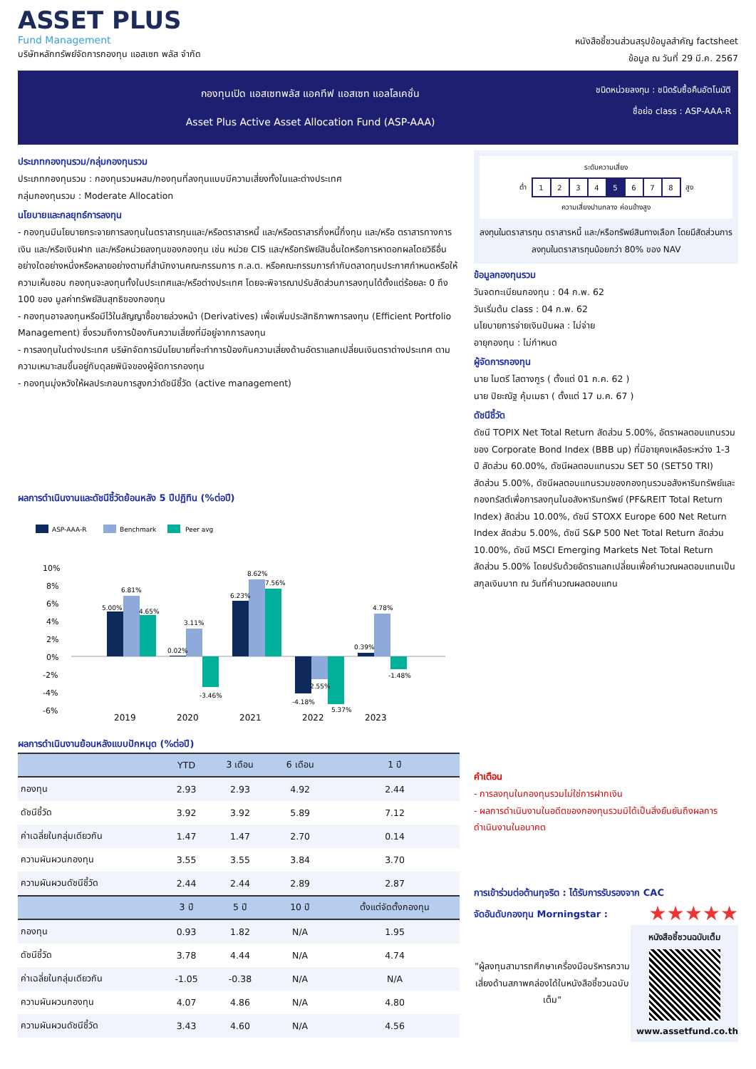ASSET PLUS
Fund Management
บริษัทหลักทรัพย์จัดการกองทุน แอสเซท พลัส จำกัด
หนังสือชี้ชวนส่วนสรุปข้อมูลสำคัญ factsheet
ข้อมูล ณ วันที่ 29 มี.ค. 2567
กองทุนเปิด แอสเซทพลัส แอคทีฟ แอสเซท แอลโลเคชั่น
Asset Plus Active Asset Allocation Fund (ASP-AAA)
ชนิดหน่วยลงทุน : ชนิดรับซื้อคืนอัตโนมัติ
ชื่อย่อ class : ASP-AAA-R
ประเภทกองทุนรวม/กลุ่มกองทุนรวม
ประเภทกองทุนรวม : กองทุนรวมผสม/กองทุนที่ลงทุนแบบมีความเสี่ยงทั้งในและต่างประเทศ
กลุ่มกองทุนรวม : Moderate Allocation
นโยบายและกลยุทธ์การลงทุน
- กองทุนมีนโยบายกระจายการลงทุนในตราสารทุนและ/หรือตราสารหนี้ และ/หรือตราสารกึ่งหนี้กึ่งทุน และ/หรือ ตราสารทางการเงิน และ/หรือเงินฝาก และ/หรือหน่วยลงทุนของกองทุน เช่น หน่วย CIS และ/หรือทรัพย์สินอื่นใดหรือการหาดอกผลโดยวิธีอื่นอย่างใดอย่างหนึ่งหรือหลายอย่างตามที่สำนักงานคณะกรรมการ ก.ล.ต. หรือคณะกรรมการกำกับตลาดทุนประกาศกำหนดหรือให้ความเห็นชอบ กองทุนจะลงทุนทั้งในประเทศและ/หรือต่างประเทศ โดยจะพิจารณาปรับสัดส่วนการลงทุนได้ตั้งแต่ร้อยละ 0 ถึง 100 ของ มูลค่าทรัพย์สินสุทธิของกองทุน
- กองทุนอาจลงทุนหรือมีไว้ในสัญญาซื้อขายล่วงหน้า (Derivatives) เพื่อเพิ่มประสิทธิภาพการลงทุน (Efficient Portfolio Management) ซึ่งรวมถึงการป้องกันความเสี่ยงที่มีอยู่จากการลงทุน
- การลงทุนในต่างประเทศ บริษัทจัดการมีนโยบายที่จะทำการป้องกันความเสี่ยงด้านอัตราแลกเปลี่ยนเงินตราต่างประเทศ ตามความเหมาะสมขึ้นอยู่กับดุลยพินิจของผู้จัดการกองทุน
- กองทุนมุ่งหวังให้ผลประกอบการสูงกว่าดัชนีชี้วัด (active management)
ผลการดำเนินงานและดัชนีชี้วัดย้อนหลัง 5 ปีปฏิทิน (%ต่อปี)
ASP-AAA-R
Benchmark
Peer avg
10%
8%
6%
4%
2%
0%
-2%
-4%
-6%
5.00%
6.81%
4.65%
0.02%
3.11%
-3.46%
6.23%
8.62%
7.56%
-4.18%
2.55%
5.37%
0.39%
4.78%
-1.48%
2019
2020
2021
2022
2023
ผลการดำเนินงานย้อนหลังแบบปักหมุด (%ต่อปี)
| | YTD | 3 เดือน | 6 เดือน | 1 ปี |
| --- | --- | --- | --- | --- |
| กองทุน | 2.93 | 2.93 | 4.92 | 2.44 |
| ดัชนีชี้วัด | 3.92 | 3.92 | 5.89 | 7.12 |
| ค่าเฉลี่ยในกลุ่มเดียวกัน | 1.47 | 1.47 | 2.70 | 0.14 |
| ความผันผวนกองทุน | 3.55 | 3.55 | 3.84 | 3.70 |
| ความผันผวนดัชนีชี้วัด | 2.44 | 2.44 | 2.89 | 2.87 |
| | 3 ปี | 5 ปี | 10 ปี | ตั้งแต่จัดตั้งกองทุน |
| กองทุน | 0.93 | 1.82 | N/A | 1.95 |
| ดัชนีชี้วัด | 3.78 | 4.44 | N/A | 4.74 |
| ค่าเฉลี่ยในกลุ่มเดียวกัน | -1.05 | -0.38 | N/A | N/A |
| ความผันผวนกองทุน | 4.07 | 4.86 | N/A | 4.80 |
| ความผันผวนดัชนีชี้วัด | 3.43 | 4.60 | N/A | 4.56 |
ระดับความเสี่ยง
| ต่ำ | 1 | 2 | 3 | 4 | 5 | 6 | 7 | 8 | สูง |
ความเสี่ยงปานกลาง ค่อนข้างสูง
ลงทุนในตราสารทุน ตราสารหนี้ และ/หรือทรัพย์สินทางเลือก โดยมีสัดส่วนการลงทุนในตราสารทุนน้อยกว่า 80% ของ NAV
ข้อมูลกองทุนรวม
วันจดทะเบียนกองทุน : 04 ก.พ. 62
วันเริ่มต้น class : 04 ก.พ. 62
นโยบายการจ่ายเงินปันผล : ไม่จ่าย
อายุกองทุน : ไม่กำหนด
ผู้จัดการกองทุน
นาย ไมตรี โสตางกูร ( ตั้งแต่ 01 ก.ค. 62 )
นาย ปิยะณัฐ คุ้มเมธา ( ตั้งแต่ 17 ม.ค. 67 )
ดัชนีชี้วัด
ดัชนี TOPIX Net Total Return สัดส่วน 5.00%, อัตราผลตอบแทนรวมของ Corporate Bond Index (BBB up) ที่มีอายุคงเหลือระหว่าง 1-3 ปี สัดส่วน 60.00%, ดัชนีผลตอบแทนรวม SET 50 (SET50 TRI) สัดส่วน 5.00%, ดัชนีผลตอบแทนรวมของกองทุนรวมอสังหาริมทรัพย์และกองทรัสต์เพื่อการลงทุนในอสังหาริมทรัพย์ (PF&REIT Total Return Index) สัดส่วน 10.00%, ดัชนี STOXX Europe 600 Net Return Index สัดส่วน 5.00%, ดัชนี S&P 500 Net Total Return สัดส่วน 10.00%, ดัชนี MSCI Emerging Markets Net Total Return สัดส่วน 5.00% โดยปรับด้วยอัตราแลกเปลี่ยนเพื่อคำนวณผลตอบแทนเป็นสกุลเงินบาท ณ วันที่คำนวณผลตอบแทน
คำเตือน
- การลงทุนในกองทุนรวมไม่ใช่การฝากเงิน
- ผลการดำเนินงานในอดีตของกองทุนรวมมิได้เป็นสิ่งยืนยันถึงผลการดำเนินงานในอนาคต
การเข้าร่วมต่อต้านทุจริต : ได้รับการรับรองจาก CAC
จัดอันดับกองทุน Morningstar :
★★★★★
"ผู้ลงทุนสามารถศึกษาเครื่องมือบริหารความเสี่ยงด้านสภาพคล่องได้ในหนังสือชี้ชวนฉบับเต็ม"
หนังสือชี้ชวนฉบับเต็ม
www.assetfund.co.th